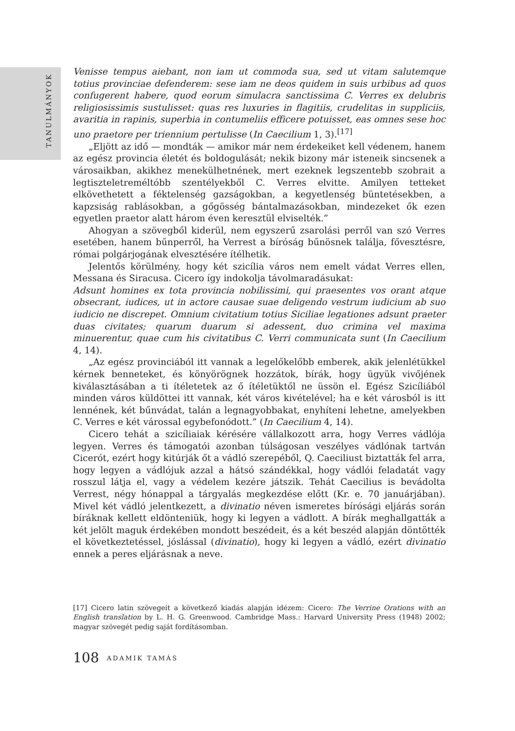TANULMÁNYOK
Venisse tempus aiebant, non iam ut commoda sua, sed ut vitam salutemque totius provinciae defenderem: sese iam ne deos quidem in suis urbibus ad quos confugerent habere, quod eorum simulacra sanctissima C. Verres ex delubris religiosissimis sustulisset: quas res luxuries in flagitiis, crudelitas in suppliciis, avaritia in rapinis, superbia in contumeliis efficere potuisset, eas omnes sese hoc uno praetore per triennium pertulisse (In Caecilium 1, 3).<sup>[17]</sup>
„Eljött az idő — mondták — amikor már nem érdekeiket kell védenem, hanem az egész provincia életét és boldogulását; nekik bizony már isteneik sincsenek a városaikban, akikhez menekülhetnének, mert ezeknek legszentebb szobrait a legtiszteletreméltóbb szentélyekből C. Verres elvitte. Amilyen tetteket elkövethetett a féktelenség gazságokban, a kegyetlenség büntetésekben, a kapzsiság rablásokban, a gőgösség bántalmazásokban, mindezeket ők ezen egyetlen praetor alatt három éven keresztül elviselték.”
Ahogyan a szövegből kiderül, nem egyszerű zsarolási perről van szó Verres esetében, hanem bűnperről, ha Verrest a bíróság bűnösnek találja, fővesztésre, római polgárjogának elvesztésére ítélhetik.
Jelentős körülmény, hogy két szicília város nem emelt vádat Verres ellen, Messana és Siracusa. Cicero így indokolja távolmaradásukat:
Adsunt homines ex tota provincia nobilissimi, qui praesentes vos orant atque obsecrant, iudices, ut in actore causae suae deligendo vestrum iudicium ab suo iudicio ne discrepet. Omnium civitatium totius Siciliae legationes adsunt praeter duas civitates; quarum duarum si adessent, duo crimina vel maxima minuerentur, quae cum his civitatibus C. Verri communicata sunt (In Caecilium 4, 14).
„Az egész provinciából itt vannak a legelőkelőbb emberek, akik jelenlétükkel kérnek benneteket, és könyörögnek hozzátok, bírák, hogy ügyük vivőjének kiválasztásában a ti ítéletetek az ő ítéletüktől ne üssön el. Egész Szicíliából minden város küldöttei itt vannak, két város kivételével; ha e két városból is itt lennének, két bűnvádat, talán a legnagyobbakat, enyhíteni lehetne, amelyekben C. Verres e két várossal egybefonódott.” (In Caecilium 4, 14).
Cicero tehát a szicíliaiak kérésére vállalkozott arra, hogy Verres vádlója legyen. Verres és támogatói azonban túlságosan veszélyes vádlónak tartván Cicerót, ezért hogy kitúrják őt a vádló szerepéből, Q. Caeciliust biztatták fel arra, hogy legyen a vádlójuk azzal a hátsó szándékkal, hogy vádlói feladatát vagy rosszul látja el, vagy a védelem kezére játszik. Tehát Caecilius is bevádolta Verrest, négy hónappal a tárgyalás megkezdése előtt (Kr. e. 70 januárjában). Mivel két vádló jelentkezett, a divinatio néven ismeretes bírósági eljárás során bíráknak kellett eldönteniük, hogy ki legyen a vádlott. A bírák meghallgatták a két jelölt maguk érdekében mondott beszédeit, és a két beszéd alapján döntötték el következtetéssel, jóslással (divinatio), hogy ki legyen a vádló, ezért divinatio ennek a peres eljárásnak a neve.
[17] Cicero latin szövegeit a következő kiadás alapján idézem: Cicero: The Verrine Orations with an English translation by L. H. G. Greenwood. Cambridge Mass.: Harvard University Press (1948) 2002; magyar szövegét pedig saját fordításomban.
108 ADAMIK TAMÁS